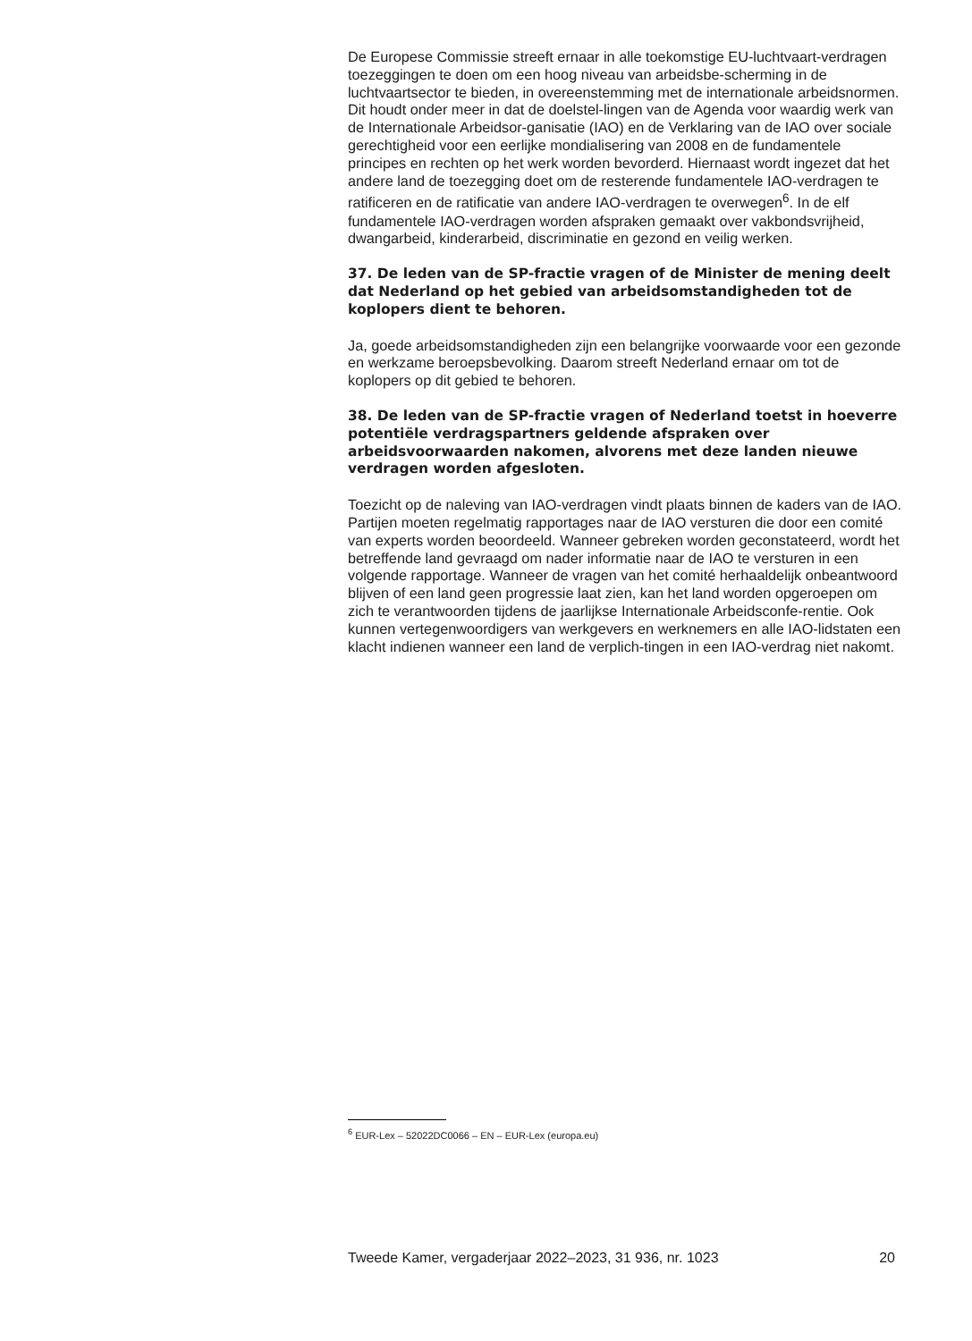De Europese Commissie streeft ernaar in alle toekomstige EU-luchtvaart-verdragen toezeggingen te doen om een hoog niveau van arbeidsbe-scherming in de luchtvaartsector te bieden, in overeenstemming met de internationale arbeidsnormen. Dit houdt onder meer in dat de doelstel-lingen van de Agenda voor waardig werk van de Internationale Arbeidsor-ganisatie (IAO) en de Verklaring van de IAO over sociale gerechtigheid voor een eerlijke mondialisering van 2008 en de fundamentele principes en rechten op het werk worden bevorderd. Hiernaast wordt ingezet dat het andere land de toezegging doet om de resterende fundamentele IAO-verdragen te ratificeren en de ratificatie van andere IAO-verdragen te overwegen<sup>6</sup>. In de elf fundamentele IAO-verdragen worden afspraken gemaakt over vakbondsvrijheid, dwangarbeid, kinderarbeid, discriminatie en gezond en veilig werken.
37. De leden van de SP-fractie vragen of de Minister de mening deelt dat Nederland op het gebied van arbeidsomstandigheden tot de koplopers dient te behoren.
Ja, goede arbeidsomstandigheden zijn een belangrijke voorwaarde voor een gezonde en werkzame beroepsbevolking. Daarom streeft Nederland ernaar om tot de koplopers op dit gebied te behoren.
38. De leden van de SP-fractie vragen of Nederland toetst in hoeverre potentiële verdragspartners geldende afspraken over arbeidsvoorwaarden nakomen, alvorens met deze landen nieuwe verdragen worden afgesloten.
Toezicht op de naleving van IAO-verdragen vindt plaats binnen de kaders van de IAO. Partijen moeten regelmatig rapportages naar de IAO versturen die door een comité van experts worden beoordeeld. Wanneer gebreken worden geconstateerd, wordt het betreffende land gevraagd om nader informatie naar de IAO te versturen in een volgende rapportage. Wanneer de vragen van het comité herhaaldelijk onbeantwoord blijven of een land geen progressie laat zien, kan het land worden opgeroepen om zich te verantwoorden tijdens de jaarlijkse Internationale Arbeidsconfe-rentie. Ook kunnen vertegenwoordigers van werkgevers en werknemers en alle IAO-lidstaten een klacht indienen wanneer een land de verplich-tingen in een IAO-verdrag niet nakomt.
<sup>6</sup> EUR-Lex – 52022DC0066 – EN – EUR-Lex (europa.eu)
Tweede Kamer, vergaderjaar 2022–2023, 31 936, nr. 1023 20